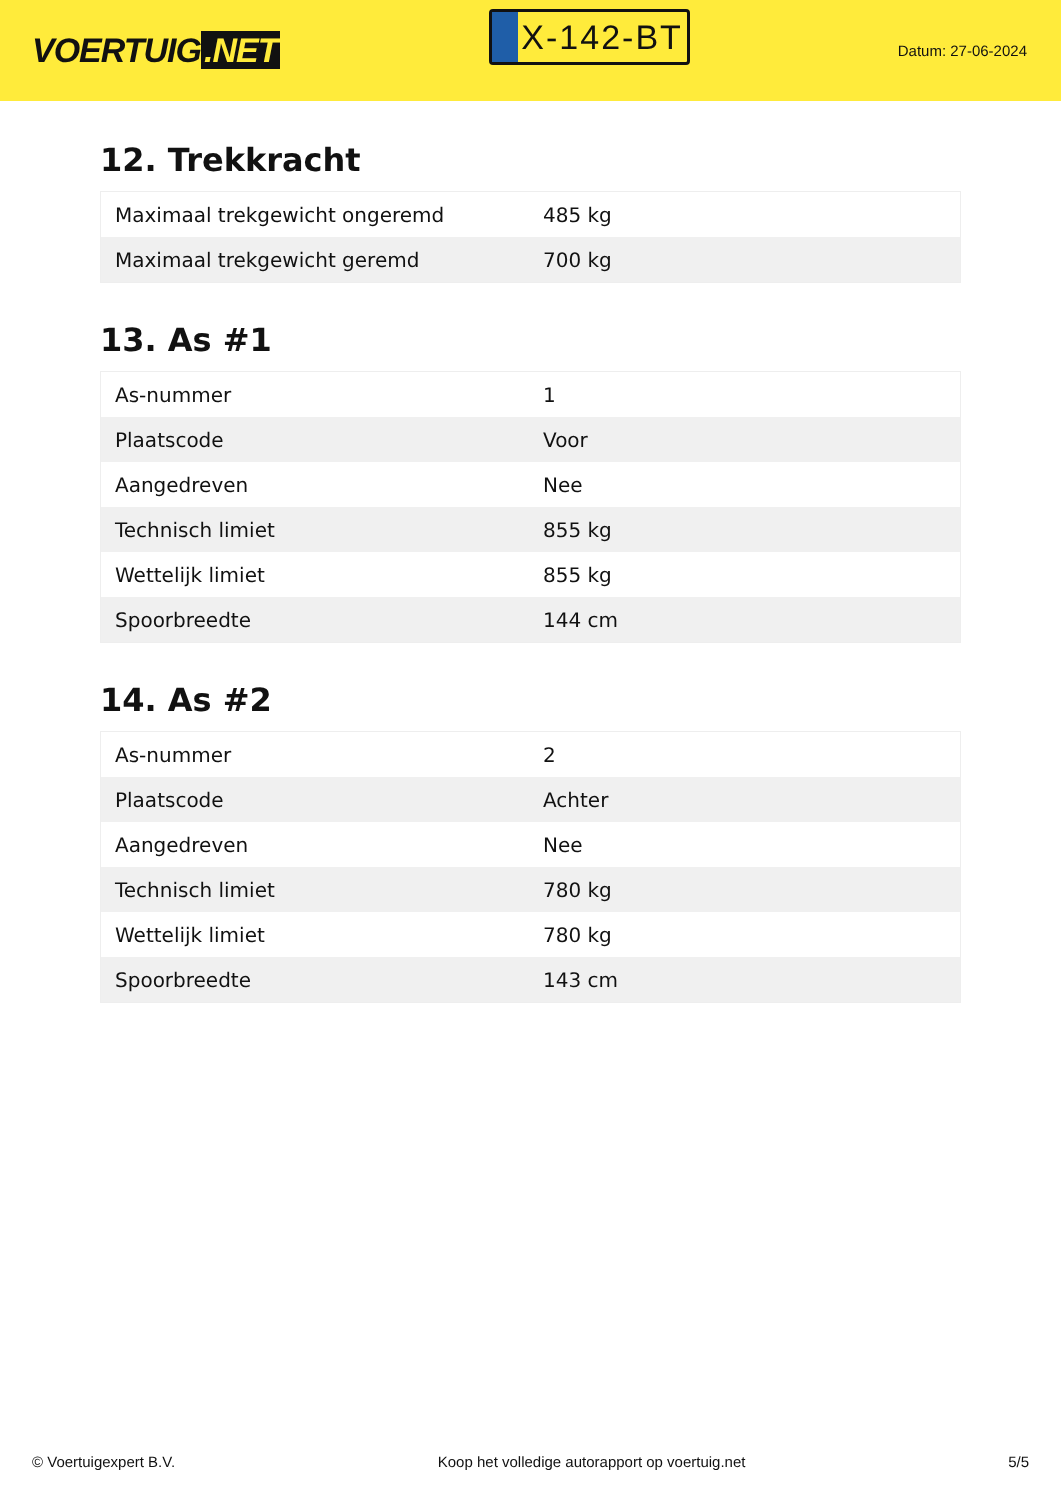VOERTUIG.NET
X-142-BT
Datum: 27-06-2024
12. Trekkracht
| Maximaal trekgewicht ongeremd | 485 kg |
| Maximaal trekgewicht geremd | 700 kg |
13. As #1
| As-nummer | 1 |
| Plaatscode | Voor |
| Aangedreven | Nee |
| Technisch limiet | 855 kg |
| Wettelijk limiet | 855 kg |
| Spoorbreedte | 144 cm |
14. As #2
| As-nummer | 2 |
| Plaatscode | Achter |
| Aangedreven | Nee |
| Technisch limiet | 780 kg |
| Wettelijk limiet | 780 kg |
| Spoorbreedte | 143 cm |
© Voertuigexpert B.V. Koop het volledige autorapport op voertuig.net 5/5